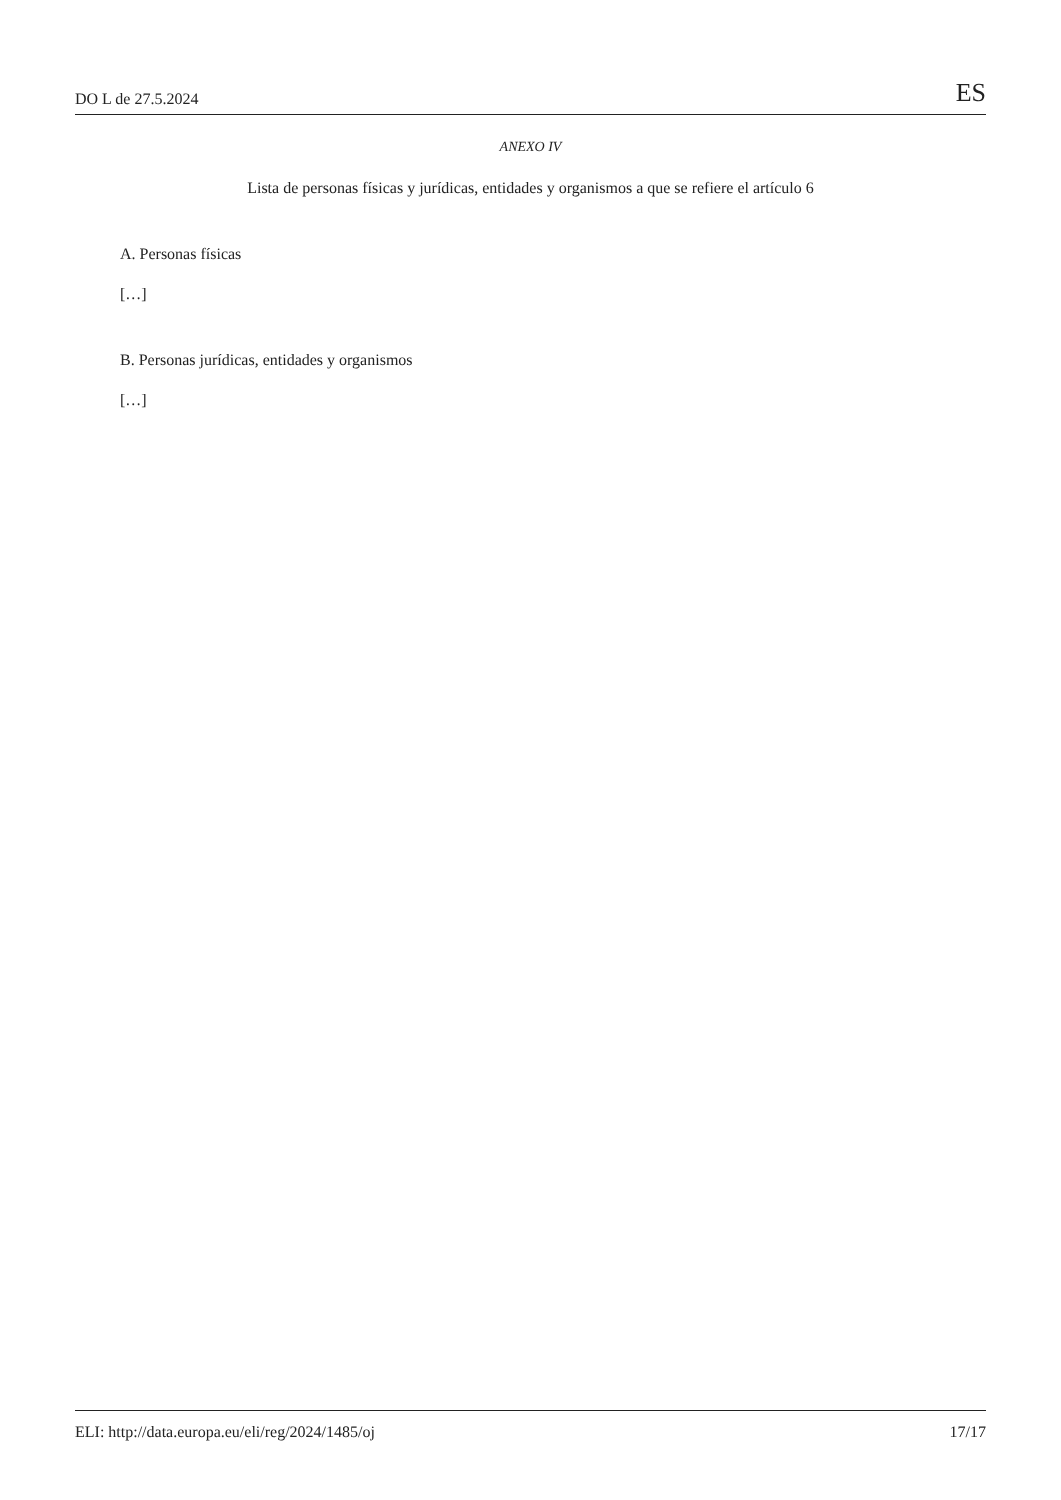DO L de 27.5.2024 ES
ANEXO IV
Lista de personas físicas y jurídicas, entidades y organismos a que se refiere el artículo 6
A. Personas físicas
[…]
B. Personas jurídicas, entidades y organismos
[…]
ELI: http://data.europa.eu/eli/reg/2024/1485/oj 17/17